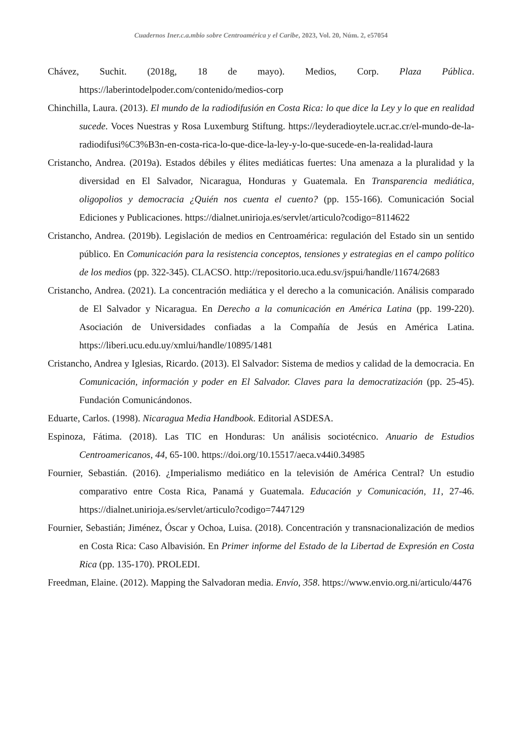Cuadernos Iner.c.a.mbio sobre Centroamérica y el Caribe, 2023, Vol. 20, Núm. 2, e57054
Chávez, Suchit. (2018g, 18 de mayo). Medios, Corp. Plaza Pública. https://laberintodelpoder.com/contenido/medios-corp
Chinchilla, Laura. (2013). El mundo de la radiodifusión en Costa Rica: lo que dice la Ley y lo que en realidad sucede. Voces Nuestras y Rosa Luxemburg Stiftung. https://leyderadioytele.ucr.ac.cr/el-mundo-de-la-radiodifusi%C3%B3n-en-costa-rica-lo-que-dice-la-ley-y-lo-que-sucede-en-la-realidad-laura
Cristancho, Andrea. (2019a). Estados débiles y élites mediáticas fuertes: Una amenaza a la pluralidad y la diversidad en El Salvador, Nicaragua, Honduras y Guatemala. En Transparencia mediática, oligopolios y democracia ¿Quién nos cuenta el cuento? (pp. 155-166). Comunicación Social Ediciones y Publicaciones. https://dialnet.unirioja.es/servlet/articulo?codigo=8114622
Cristancho, Andrea. (2019b). Legislación de medios en Centroamérica: regulación del Estado sin un sentido público. En Comunicación para la resistencia conceptos, tensiones y estrategias en el campo político de los medios (pp. 322-345). CLACSO. http://repositorio.uca.edu.sv/jspui/handle/11674/2683
Cristancho, Andrea. (2021). La concentración mediática y el derecho a la comunicación. Análisis comparado de El Salvador y Nicaragua. En Derecho a la comunicación en América Latina (pp. 199-220). Asociación de Universidades confiadas a la Compañía de Jesús en América Latina. https://liberi.ucu.edu.uy/xmlui/handle/10895/1481
Cristancho, Andrea y Iglesias, Ricardo. (2013). El Salvador: Sistema de medios y calidad de la democracia. En Comunicación, información y poder en El Salvador. Claves para la democratización (pp. 25-45). Fundación Comunicándonos.
Eduarte, Carlos. (1998). Nicaragua Media Handbook. Editorial ASDESA.
Espinoza, Fátima. (2018). Las TIC en Honduras: Un análisis sociotécnico. Anuario de Estudios Centroamericanos, 44, 65-100. https://doi.org/10.15517/aeca.v44i0.34985
Fournier, Sebastián. (2016). ¿Imperialismo mediático en la televisión de América Central? Un estudio comparativo entre Costa Rica, Panamá y Guatemala. Educación y Comunicación, 11, 27-46. https://dialnet.unirioja.es/servlet/articulo?codigo=7447129
Fournier, Sebastián; Jiménez, Óscar y Ochoa, Luisa. (2018). Concentración y transnacionalización de medios en Costa Rica: Caso Albavisión. En Primer informe del Estado de la Libertad de Expresión en Costa Rica (pp. 135-170). PROLEDI.
Freedman, Elaine. (2012). Mapping the Salvadoran media. Envío, 358. https://www.envio.org.ni/articulo/4476